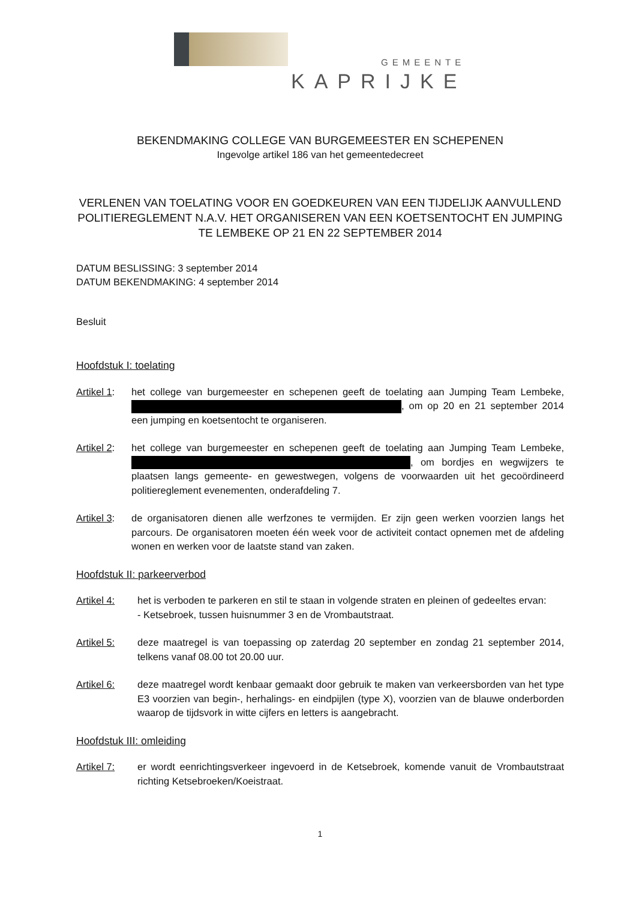GEMEENTE
KAPRIJKE
BEKENDMAKING COLLEGE VAN BURGEMEESTER EN SCHEPENEN
Ingevolge artikel 186 van het gemeentedecreet
VERLENEN VAN TOELATING VOOR EN GOEDKEUREN VAN EEN TIJDELIJK AANVULLEND POLITIEREGLEMENT N.A.V. HET ORGANISEREN VAN EEN KOETSENTOCHT EN JUMPING TE LEMBEKE OP 21 EN 22 SEPTEMBER 2014
DATUM BESLISSING: 3 september 2014
DATUM BEKENDMAKING: 4 september 2014
Besluit
Hoofdstuk I: toelating
Artikel 1:
het college van burgemeester en schepenen geeft de toelating aan Jumping Team Lembeke, , om op 20 en 21 september 2014 een jumping en koetsentocht te organiseren.
Artikel 2:
het college van burgemeester en schepenen geeft de toelating aan Jumping Team Lembeke, , om bordjes en wegwijzers te plaatsen langs gemeente- en gewestwegen, volgens de voorwaarden uit het gecoördineerd politiereglement evenementen, onderafdeling 7.
Artikel 3:
de organisatoren dienen alle werfzones te vermijden. Er zijn geen werken voorzien langs het parcours. De organisatoren moeten één week voor de activiteit contact opnemen met de afdeling wonen en werken voor de laatste stand van zaken.
Hoofdstuk II: parkeerverbod
Artikel 4: het is verboden te parkeren en stil te staan in volgende straten en pleinen of gedeeltes ervan:
- Ketsebroek, tussen huisnummer 3 en de Vrombautstraat.
Artikel 5: deze maatregel is van toepassing op zaterdag 20 september en zondag 21 september 2014, telkens vanaf 08.00 tot 20.00 uur.
Artikel 6: deze maatregel wordt kenbaar gemaakt door gebruik te maken van verkeersborden van het type E3 voorzien van begin-, herhalings- en eindpijlen (type X), voorzien van de blauwe onderborden waarop de tijdsvork in witte cijfers en letters is aangebracht.
Hoofdstuk III: omleiding
Artikel 7: er wordt eenrichtingsverkeer ingevoerd in de Ketsebroek, komende vanuit de Vrombautstraat richting Ketsebroeken/Koeistraat.
1